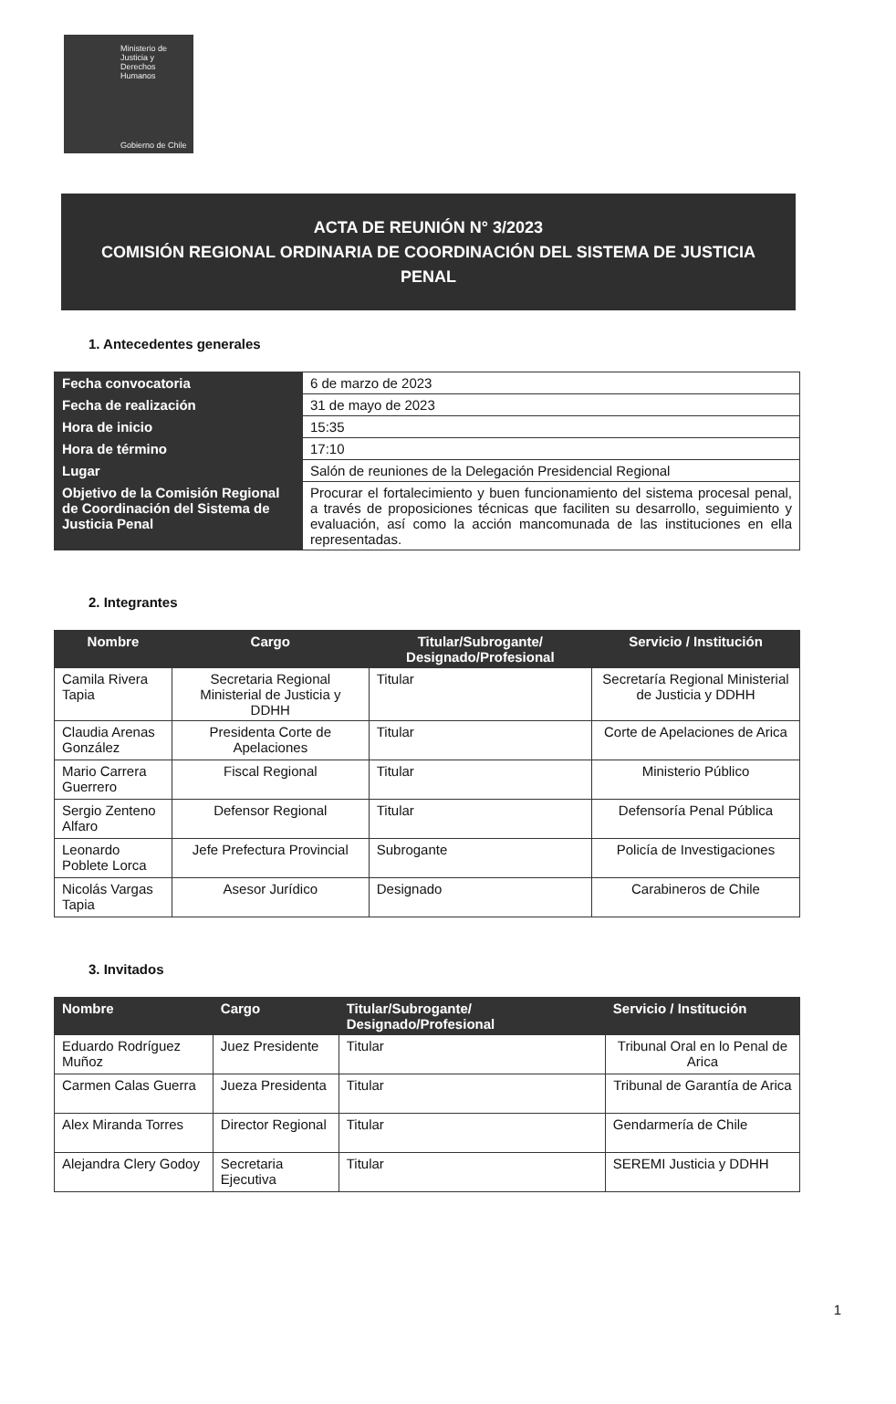Ministerio de
Justicia y
Derechos
Humanos
Gobierno de Chile
ACTA DE REUNIÓN N° 3/2023
COMISIÓN REGIONAL ORDINARIA DE COORDINACIÓN DEL SISTEMA DE JUSTICIA
PENAL
1. Antecedentes generales
| Fecha convocatoria | 6 de marzo de 2023 |
| Fecha de realización | 31 de mayo de 2023 |
| Hora de inicio | 15:35 |
| Hora de término | 17:10 |
| Lugar | Salón de reuniones de la Delegación Presidencial Regional |
| Objetivo de la Comisión Regional de Coordinación del Sistema de Justicia Penal | Procurar el fortalecimiento y buen funcionamiento del sistema procesal penal, a través de proposiciones técnicas que faciliten su desarrollo, seguimiento y evaluación, así como la acción mancomunada de las instituciones en ella representadas. |
2. Integrantes
| Nombre | Cargo | Titular/Subrogante/ Designado/Profesional | Servicio / Institución |
| --- | --- | --- | --- |
| Camila Rivera Tapia | Secretaria Regional Ministerial de Justicia y DDHH | Titular | Secretaría Regional Ministerial de Justicia y DDHH |
| Claudia Arenas González | Presidenta Corte de Apelaciones | Titular | Corte de Apelaciones de Arica |
| Mario Carrera Guerrero | Fiscal Regional | Titular | Ministerio Público |
| Sergio Zenteno Alfaro | Defensor Regional | Titular | Defensoría Penal Pública |
| Leonardo Poblete Lorca | Jefe Prefectura Provincial | Subrogante | Policía de Investigaciones |
| Nicolás Vargas Tapia | Asesor Jurídico | Designado | Carabineros de Chile |
3. Invitados
| Nombre | Cargo | Titular/Subrogante/ Designado/Profesional | Servicio / Institución |
| --- | --- | --- | --- |
| Eduardo Rodríguez Muñoz | Juez Presidente | Titular | Tribunal Oral en lo Penal de Arica |
| Carmen Calas Guerra | Jueza Presidenta | Titular | Tribunal de Garantía de Arica |
| Alex Miranda Torres | Director Regional | Titular | Gendarmería de Chile |
| Alejandra Clery Godoy | Secretaria Ejecutiva | Titular | SEREMI Justicia y DDHH |
1